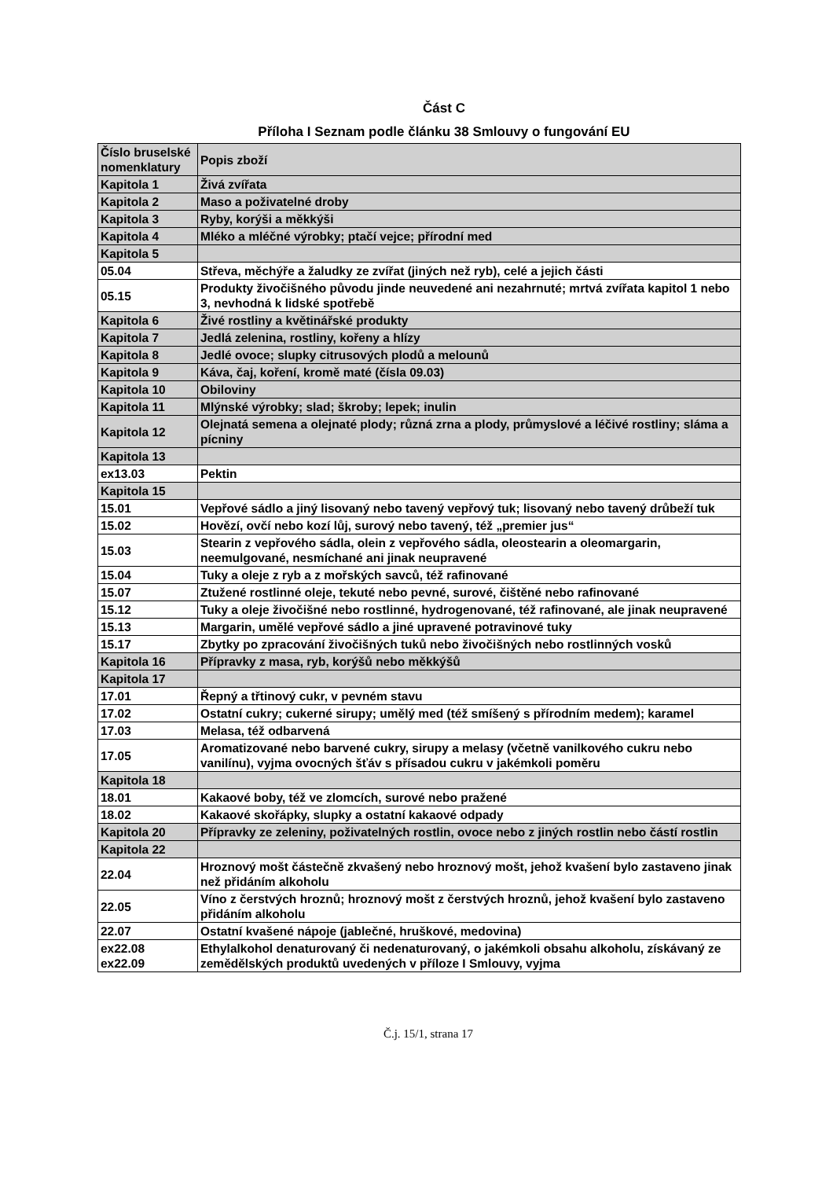Část C
Příloha I Seznam podle článku 38 Smlouvy o fungování EU
| Číslo bruselské nomenklatury | Popis zboží |
| --- | --- |
| Kapitola 1 | Živá zvířata |
| Kapitola 2 | Maso a poživatelné droby |
| Kapitola 3 | Ryby, korýši a měkkýši |
| Kapitola 4 | Mléko a mléčné výrobky; ptačí vejce; přírodní med |
| Kapitola 5 | |
| 05.04 | Střeva, měchýře a žaludky ze zvířat (jiných než ryb), celé a jejich části |
| 05.15 | Produkty živočišného původu jinde neuvedené ani nezahrnuté; mrtvá zvířata kapitol 1 nebo 3, nevhodná k lidské spotřebě |
| Kapitola 6 | Živé rostliny a květinářské produkty |
| Kapitola 7 | Jedlá zelenina, rostliny, kořeny a hlízy |
| Kapitola 8 | Jedlé ovoce; slupky citrusových plodů a melounů |
| Kapitola 9 | Káva, čaj, koření, kromě maté (čísla 09.03) |
| Kapitola 10 | Obiloviny |
| Kapitola 11 | Mlýnské výrobky; slad; škroby; lepek; inulin |
| Kapitola 12 | Olejnatá semena a olejnaté plody; různá zrna a plody, průmyslové a léčivé rostliny; sláma a pícniny |
| Kapitola 13 | |
| ex13.03 | Pektin |
| Kapitola 15 | |
| 15.01 | Vepřové sádlo a jiný lisovaný nebo tavený vepřový tuk; lisovaný nebo tavený drůbeží tuk |
| 15.02 | Hovězí, ovčí nebo kozí lůj, surový nebo tavený, též „premier jus“ |
| 15.03 | Stearin z vepřového sádla, olein z vepřového sádla, oleostearin a oleomargarin, neemulgované, nesmíchané ani jinak neupravené |
| 15.04 | Tuky a oleje z ryb a z mořských savců, též rafinované |
| 15.07 | Ztužené rostlinné oleje, tekuté nebo pevné, surové, čištěné nebo rafinované |
| 15.12 | Tuky a oleje živočišné nebo rostlinné, hydrogenované, též rafinované, ale jinak neupravené |
| 15.13 | Margarin, umělé vepřové sádlo a jiné upravené potravinové tuky |
| 15.17 | Zbytky po zpracování živočišných tuků nebo živočišných nebo rostlinných vosků |
| Kapitola 16 | Přípravky z masa, ryb, korýšů nebo měkkýšů |
| Kapitola 17 | |
| 17.01 | Řepný a třtinový cukr, v pevném stavu |
| 17.02 | Ostatní cukry; cukerné sirupy; umělý med (též smíšený s přírodním medem); karamel |
| 17.03 | Melasa, též odbarvená |
| 17.05 | Aromatizované nebo barvené cukry, sirupy a melasy (včetně vanilkového cukru nebo vanilínu), vyjma ovocných šťáv s přísadou cukru v jakémkoli poměru |
| Kapitola 18 | |
| 18.01 | Kakaové boby, též ve zlomcích, surové nebo pražené |
| 18.02 | Kakaové skořápky, slupky a ostatní kakaové odpady |
| Kapitola 20 | Přípravky ze zeleniny, poživatelných rostlin, ovoce nebo z jiných rostlin nebo částí rostlin |
| Kapitola 22 | |
| 22.04 | Hroznový mošt částečně zkvašený nebo hroznový mošt, jehož kvašení bylo zastaveno jinak než přidáním alkoholu |
| 22.05 | Víno z čerstvých hroznů; hroznový mošt z čerstvých hroznů, jehož kvašení bylo zastaveno přidáním alkoholu |
| 22.07 | Ostatní kvašené nápoje (jablečné, hruškové, medovina) |
| ex22.08 ex22.09 | Ethylalkohol denaturovaný či nedenaturovaný, o jakémkoli obsahu alkoholu, získávaný ze zemědělských produktů uvedených v příloze I Smlouvy, vyjma |
Č.j. 15/1, strana 17